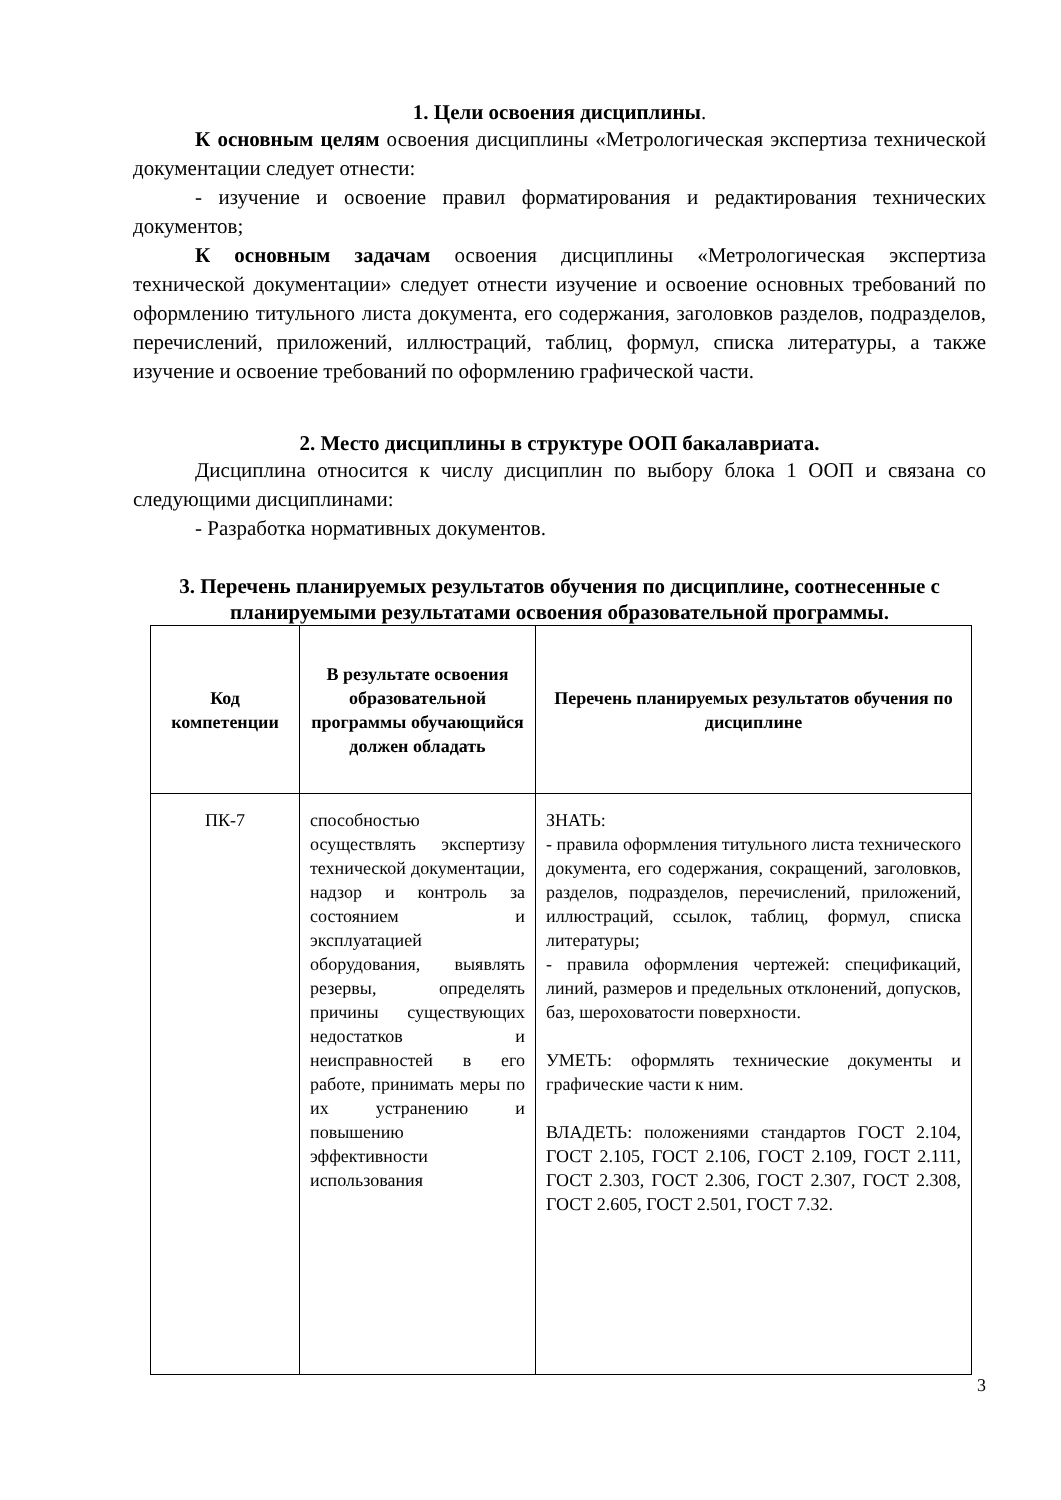1. Цели освоения дисциплины.
К основным целям освоения дисциплины «Метрологическая экспертиза технической документации следует отнести:
- изучение и освоение правил форматирования и редактирования технических документов;
К основным задачам освоения дисциплины «Метрологическая экспертиза технической документации» следует отнести изучение и освоение основных требований по оформлению титульного листа документа, его содержания, заголовков разделов, подразделов, перечислений, приложений, иллюстраций, таблиц, формул, списка литературы, а также изучение и освоение требований по оформлению графической части.
2. Место дисциплины в структуре ООП бакалавриата.
Дисциплина относится к числу дисциплин по выбору блока 1 ООП и связана со следующими дисциплинами:
- Разработка нормативных документов.
3. Перечень планируемых результатов обучения по дисциплине, соотнесенные с планируемыми результатами освоения образовательной программы.
| Код компетенции | В результате освоения образовательной программы обучающийся должен обладать | Перечень планируемых результатов обучения по дисциплине |
| --- | --- | --- |
| ПК-7 | способностью осуществлять экспертизу технической документации, надзор и контроль за состоянием и эксплуатацией оборудования, выявлять резервы, определять причины существующих недостатков и неисправностей в его работе, принимать меры по их устранению и повышению эффективности использования | ЗНАТЬ: - правила оформления титульного листа технического документа, его содержания, сокращений, заголовков, разделов, подразделов, перечислений, приложений, иллюстраций, ссылок, таблиц, формул, списка литературы; - правила оформления чертежей: спецификаций, линий, размеров и предельных отклонений, допусков, баз, шероховатости поверхности. УМЕТЬ: оформлять технические документы и графические части к ним. ВЛАДЕТЬ: положениями стандартов ГОСТ 2.104, ГОСТ 2.105, ГОСТ 2.106, ГОСТ 2.109, ГОСТ 2.111, ГОСТ 2.303, ГОСТ 2.306, ГОСТ 2.307, ГОСТ 2.308, ГОСТ 2.605, ГОСТ 2.501, ГОСТ 7.32. |
3